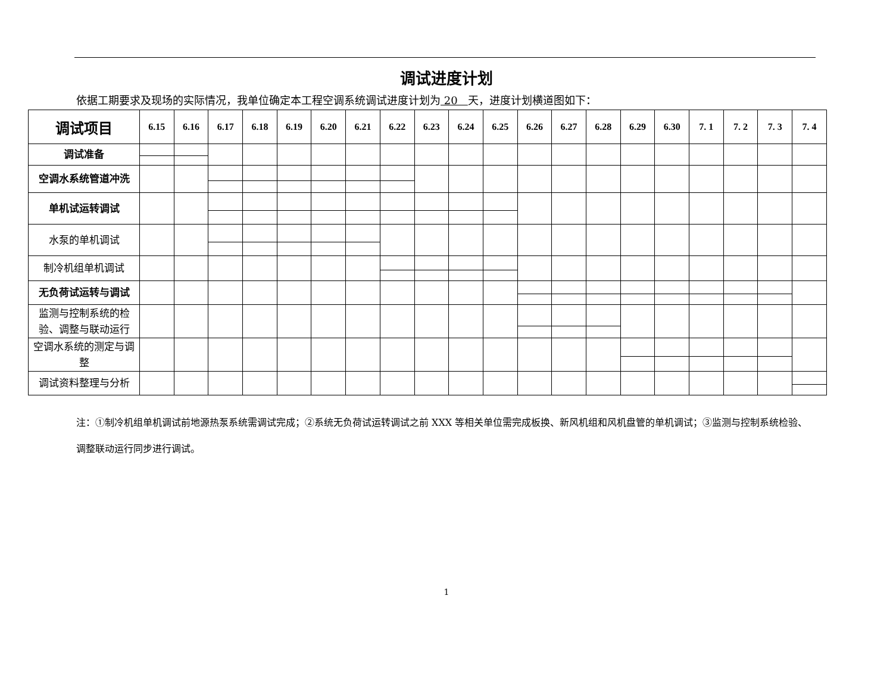调试进度计划
依据工期要求及现场的实际情况，我单位确定本工程空调系统调试进度计划为 20 天，进度计划横道图如下：
| 调试项目 | 6.15 | 6.16 | 6.17 | 6.18 | 6.19 | 6.20 | 6.21 | 6.22 | 6.23 | 6.24 | 6.25 | 6.26 | 6.27 | 6.28 | 6.29 | 6.30 | 7. 1 | 7. 2 | 7. 3 | 7. 4 |
| --- | --- | --- | --- | --- | --- | --- | --- | --- | --- | --- | --- | --- | --- | --- | --- | --- | --- | --- | --- | --- |
| 调试准备 | | | | | | | | | | | | | | | | | | | | |
| 空调水系统管道冲洗 | | | | | | | | | | | | | | | | | | | | |
| 单机试运转调试 | | | | | | | | | | | | | | | | | | | | |
| 水泵的单机调试 | | | | | | | | | | | | | | | | | | | | |
| 制冷机组单机调试 | | | | | | | | | | | | | | | | | | | | |
| 无负荷试运转与调试 | | | | | | | | | | | | | | | | | | | | |
| 监测与控制系统的检验、调整与联动运行 | | | | | | | | | | | | | | | | | | | | |
| 空调水系统的测定与调整 | | | | | | | | | | | | | | | | | | | | |
| 调试资料整理与分析 | | | | | | | | | | | | | | | | | | | | |
注：①制冷机组单机调试前地源热泵系统需调试完成；②系统无负荷试运转调试之前 XXX 等相关单位需完成板换、新风机组和风机盘管的单机调试；③监测与控制系统检验、调整联动运行同步进行调试。
1